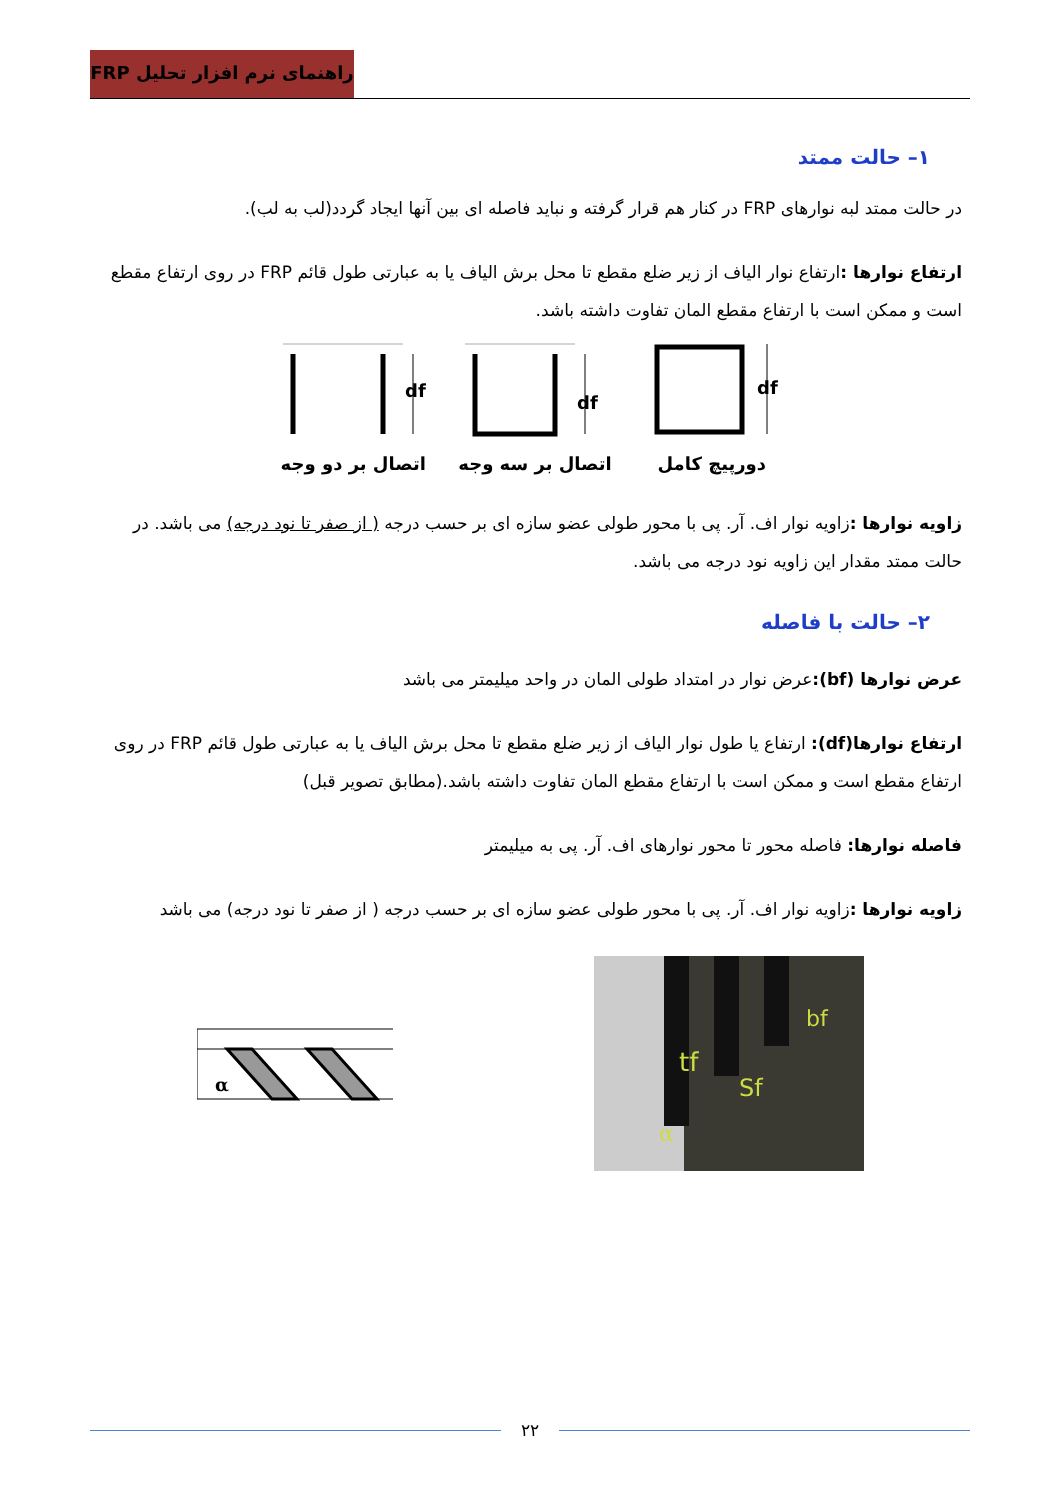راهنمای نرم افزار تحلیل FRP
۱– حالت ممتد
در حالت ممتد لبه نوارهای FRP در کنار هم قرار گرفته و نباید فاصله ای بین آنها ایجاد گردد(لب به لب).
ارتفاع نوارها : ارتفاع نوار الیاف از زیر ضلع مقطع تا محل برش الیاف یا به عبارتی طول قائم FRP در روی ارتفاع مقطع است و ممکن است با ارتفاع مقطع المان تفاوت داشته باشد.
df
اتصال بر دو وجه
df
اتصال بر سه وجه
df
دورپیچ کامل
زاویه نوارها : زاویه نوار اف. آر. پی با محور طولی عضو سازه ای بر حسب درجه ( از صفر تا نود درجه) می باشد. در حالت ممتد مقدار این زاویه نود درجه می باشد.
۲– حالت با فاصله
عرض نوارها (bf): عرض نوار در امتداد طولی المان در واحد میلیمتر می باشد
ارتفاع نوارها(df): ارتفاع یا طول نوار الیاف از زیر ضلع مقطع تا محل برش الیاف یا به عبارتی طول قائم FRP در روی ارتفاع مقطع است و ممکن است با ارتفاع مقطع المان تفاوت داشته باشد.(مطابق تصویر قبل)
فاصله نوارها: فاصله محور تا محور نوارهای اف. آر. پی به میلیمتر
زاویه نوارها : زاویه نوار اف. آر. پی با محور طولی عضو سازه ای بر حسب درجه ( از صفر تا نود درجه) می باشد
α
bf
tf
Sf
α
۲۲